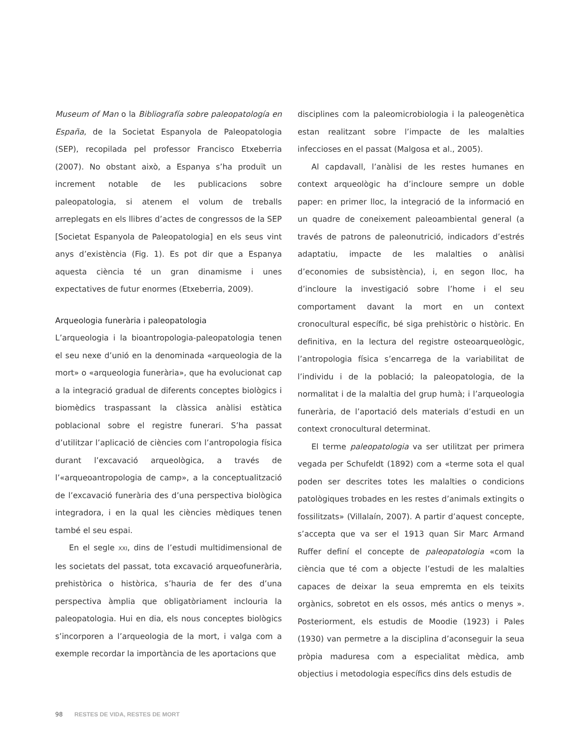Museum of Man o la Bibliografía sobre paleopatología en España, de la Societat Espanyola de Paleopatologia (SEP), recopilada pel professor Francisco Etxeberria (2007). No obstant això, a Espanya s’ha produït un increment notable de les publicacions sobre paleopatologia, si atenem el volum de treballs arreplegats en els llibres d’actes de congressos de la SEP [Societat Espanyola de Paleopatologia] en els seus vint anys d’existència (Fig. 1). Es pot dir que a Espanya aquesta ciència té un gran dinamisme i unes expectatives de futur enormes (Etxeberria, 2009).
Arqueologia funerària i paleopatologia
L’arqueologia i la bioantropologia-paleopatologia tenen el seu nexe d’unió en la denominada «arqueologia de la mort» o «arqueologia funerària», que ha evolucionat cap a la integració gradual de diferents conceptes biològics i biomèdics traspassant la clàssica anàlisi estàtica poblacional sobre el registre funerari. S’ha passat d’utilitzar l’aplicació de ciències com l’antropologia física durant l’excavació arqueològica, a través de l’«arqueoantropologia de camp», a la conceptualització de l’excavació funerària des d’una perspectiva biològica integradora, i en la qual les ciències mèdiques tenen també el seu espai.
En el segle XXI, dins de l’estudi multidimensional de les societats del passat, tota excavació arqueofunerària, prehistòrica o històrica, s’hauria de fer des d’una perspectiva àmplia que obligatòriament inclouria la paleopatologia. Hui en dia, els nous conceptes biològics s’incorporen a l’arqueologia de la mort, i valga com a exemple recordar la importància de les aportacions que
disciplines com la paleomicrobiologia i la paleogenètica estan realitzant sobre l’impacte de les malalties infeccioses en el passat (Malgosa et al., 2005).
Al capdavall, l’anàlisi de les restes humanes en context arqueològic ha d’incloure sempre un doble paper: en primer lloc, la integració de la informació en un quadre de coneixement paleoambiental general (a través de patrons de paleonutrició, indicadors d’estrés adaptatiu, impacte de les malalties o anàlisi d’economies de subsistència), i, en segon lloc, ha d’incloure la investigació sobre l’home i el seu comportament davant la mort en un context cronocultural específic, bé siga prehistòric o històric. En definitiva, en la lectura del registre osteoarqueològic, l’antropologia física s’encarrega de la variabilitat de l’individu i de la població; la paleopatologia, de la normalitat i de la malaltia del grup humà; i l’arqueologia funerària, de l’aportació dels materials d’estudi en un context cronocultural determinat.
El terme paleopatologia va ser utilitzat per primera vegada per Schufeldt (1892) com a «terme sota el qual poden ser descrites totes les malalties o condicions patològiques trobades en les restes d’animals extingits o fossilitzats» (Villalaín, 2007). A partir d’aquest concepte, s’accepta que va ser el 1913 quan Sir Marc Armand Ruffer definí el concepte de paleopatologia «com la ciència que té com a objecte l’estudi de les malalties capaces de deixar la seua empremta en els teixits orgànics, sobretot en els ossos, més antics o menys ». Posteriorment, els estudis de Moodie (1923) i Pales (1930) van permetre a la disciplina d’aconseguir la seua pròpia maduresa com a especialitat mèdica, amb objectius i metodologia específics dins dels estudis de
98 RESTES DE VIDA, RESTES DE MORT